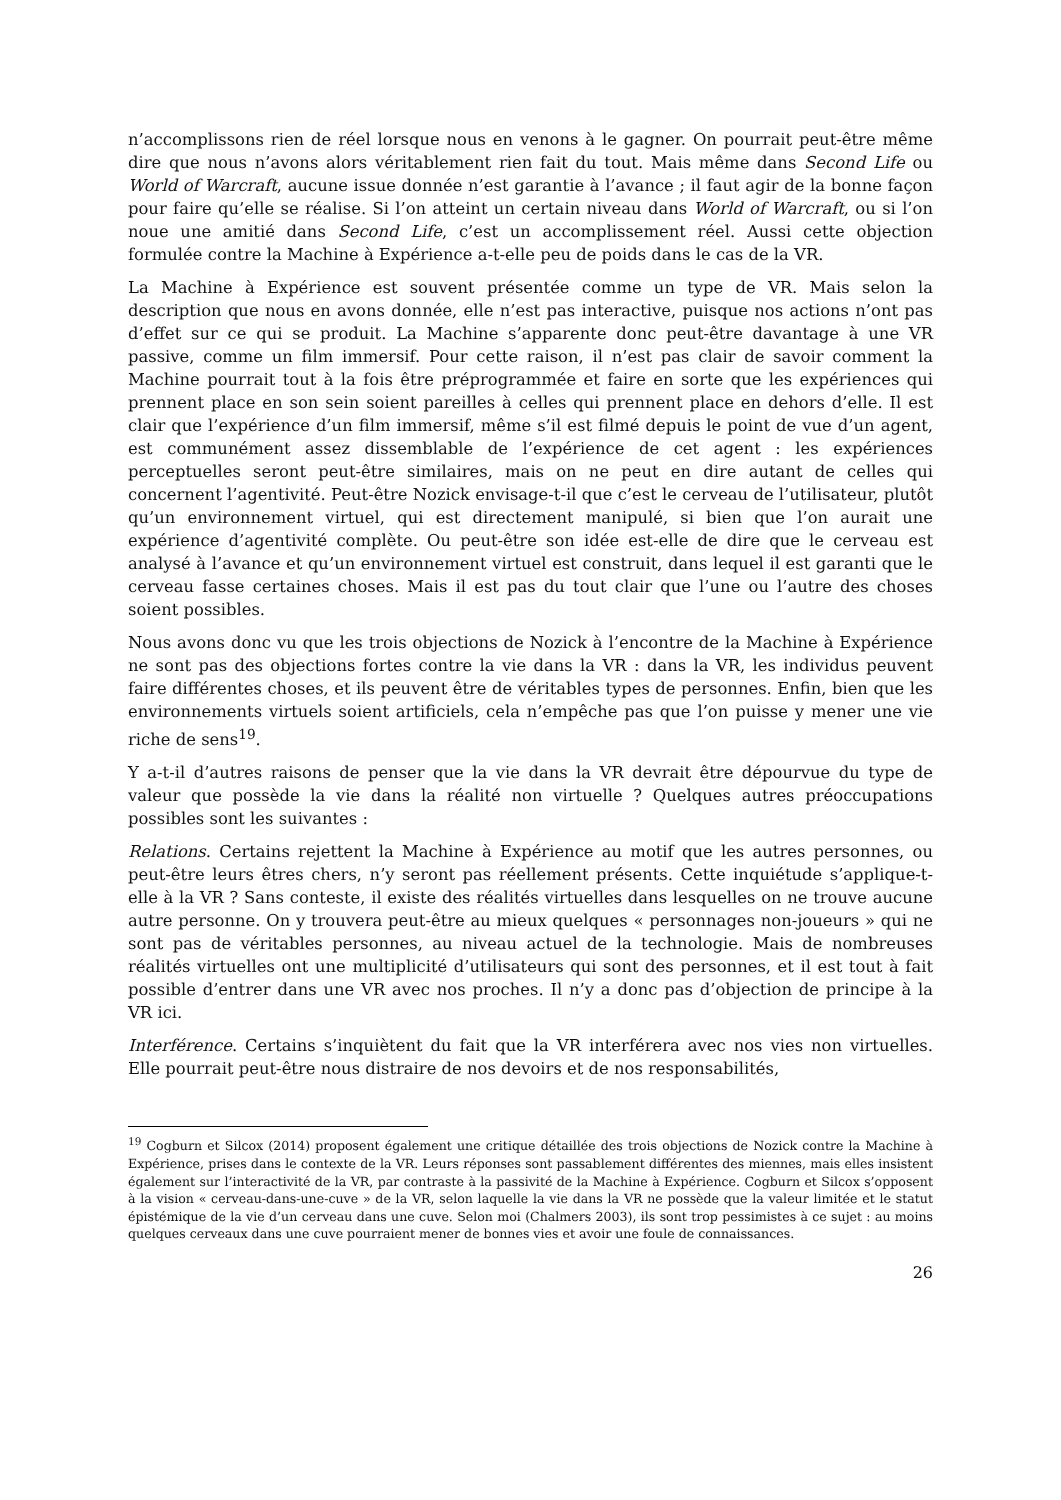n’accomplissons rien de réel lorsque nous en venons à le gagner. On pourrait peut-être même dire que nous n’avons alors véritablement rien fait du tout. Mais même dans Second Life ou World of Warcraft, aucune issue donnée n’est garantie à l’avance ; il faut agir de la bonne façon pour faire qu’elle se réalise. Si l’on atteint un certain niveau dans World of Warcraft, ou si l’on noue une amitié dans Second Life, c’est un accomplissement réel. Aussi cette objection formulée contre la Machine à Expérience a-t-elle peu de poids dans le cas de la VR.
La Machine à Expérience est souvent présentée comme un type de VR. Mais selon la description que nous en avons donnée, elle n’est pas interactive, puisque nos actions n’ont pas d’effet sur ce qui se produit. La Machine s’apparente donc peut-être davantage à une VR passive, comme un film immersif. Pour cette raison, il n’est pas clair de savoir comment la Machine pourrait tout à la fois être préprogrammée et faire en sorte que les expériences qui prennent place en son sein soient pareilles à celles qui prennent place en dehors d’elle. Il est clair que l’expérience d’un film immersif, même s’il est filmé depuis le point de vue d’un agent, est communément assez dissemblable de l’expérience de cet agent : les expériences perceptuelles seront peut-être similaires, mais on ne peut en dire autant de celles qui concernent l’agentivité. Peut-être Nozick envisage-t-il que c’est le cerveau de l’utilisateur, plutôt qu’un environnement virtuel, qui est directement manipulé, si bien que l’on aurait une expérience d’agentivité complète. Ou peut-être son idée est-elle de dire que le cerveau est analysé à l’avance et qu’un environnement virtuel est construit, dans lequel il est garanti que le cerveau fasse certaines choses. Mais il est pas du tout clair que l’une ou l’autre des choses soient possibles.
Nous avons donc vu que les trois objections de Nozick à l’encontre de la Machine à Expérience ne sont pas des objections fortes contre la vie dans la VR : dans la VR, les individus peuvent faire différentes choses, et ils peuvent être de véritables types de personnes. Enfin, bien que les environnements virtuels soient artificiels, cela n’empêche pas que l’on puisse y mener une vie riche de sens<sup>19</sup>.
Y a-t-il d’autres raisons de penser que la vie dans la VR devrait être dépourvue du type de valeur que possède la vie dans la réalité non virtuelle ? Quelques autres préoccupations possibles sont les suivantes :
Relations. Certains rejettent la Machine à Expérience au motif que les autres personnes, ou peut-être leurs êtres chers, n’y seront pas réellement présents. Cette inquiétude s’applique-t-elle à la VR ? Sans conteste, il existe des réalités virtuelles dans lesquelles on ne trouve aucune autre personne. On y trouvera peut-être au mieux quelques « personnages non-joueurs » qui ne sont pas de véritables personnes, au niveau actuel de la technologie. Mais de nombreuses réalités virtuelles ont une multiplicité d’utilisateurs qui sont des personnes, et il est tout à fait possible d’entrer dans une VR avec nos proches. Il n’y a donc pas d’objection de principe à la VR ici.
Interférence. Certains s’inquiètent du fait que la VR interférera avec nos vies non virtuelles. Elle pourrait peut-être nous distraire de nos devoirs et de nos responsabilités,
<sup>19</sup> Cogburn et Silcox (2014) proposent également une critique détaillée des trois objections de Nozick contre la Machine à Expérience, prises dans le contexte de la VR. Leurs réponses sont passablement différentes des miennes, mais elles insistent également sur l’interactivité de la VR, par contraste à la passivité de la Machine à Expérience. Cogburn et Silcox s’opposent à la vision « cerveau-dans-une-cuve » de la VR, selon laquelle la vie dans la VR ne possède que la valeur limitée et le statut épistémique de la vie d’un cerveau dans une cuve. Selon moi (Chalmers 2003), ils sont trop pessimistes à ce sujet : au moins quelques cerveaux dans une cuve pourraient mener de bonnes vies et avoir une foule de connaissances.
26